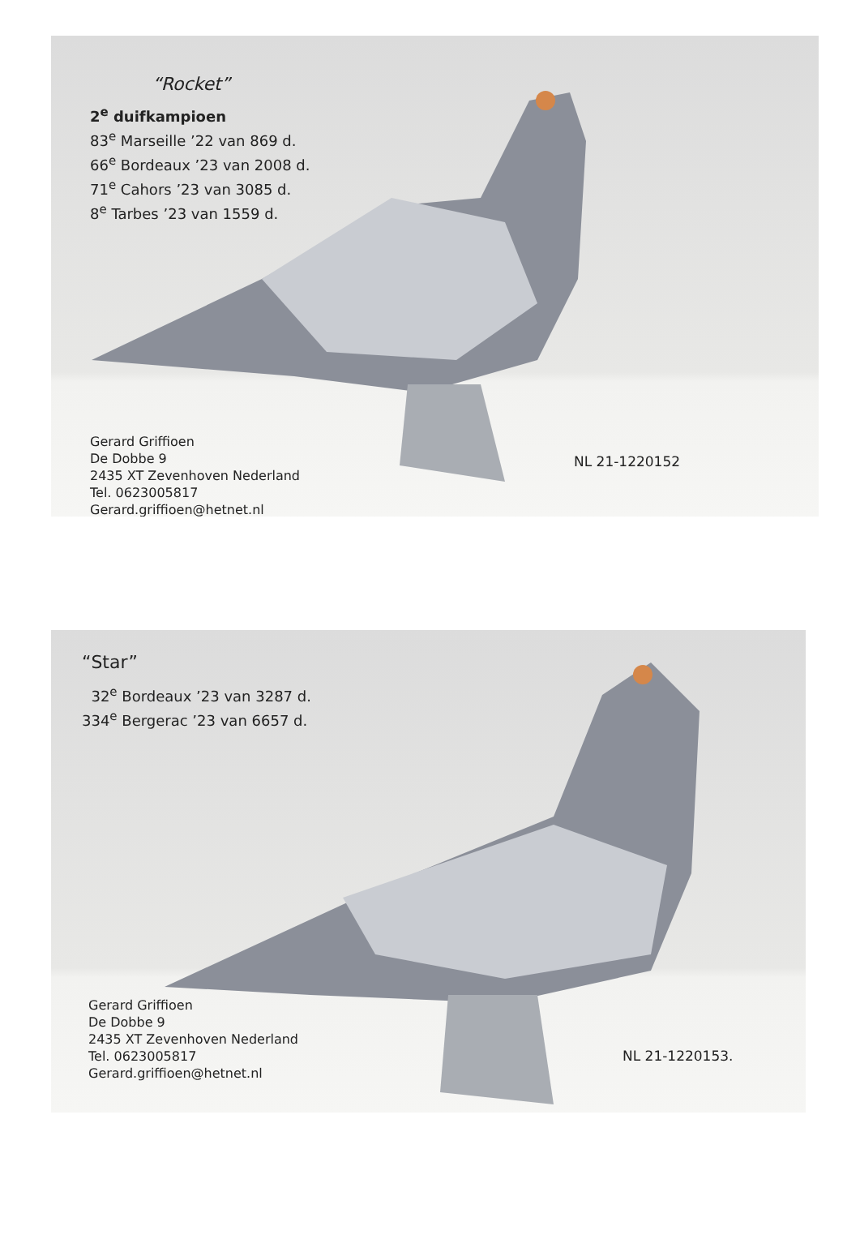“Rocket”
2<sup>e</sup> duifkampioen
83<sup>e</sup> Marseille ’22 van 869 d.
66<sup>e</sup> Bordeaux ’23 van 2008 d.
71<sup>e</sup> Cahors ’23 van 3085 d.
8<sup>e</sup> Tarbes ’23 van 1559 d.
Gerard Griffioen
De Dobbe 9
2435 XT Zevenhoven Nederland
Tel. 0623005817
Gerard.griffioen@hetnet.nl
NL 21-1220152
“Star”
32<sup>e</sup> Bordeaux ’23 van 3287 d.
334<sup>e</sup> Bergerac ’23 van 6657 d.
Gerard Griffioen
De Dobbe 9
2435 XT Zevenhoven Nederland
Tel. 0623005817
Gerard.griffioen@hetnet.nl
NL 21-1220153.